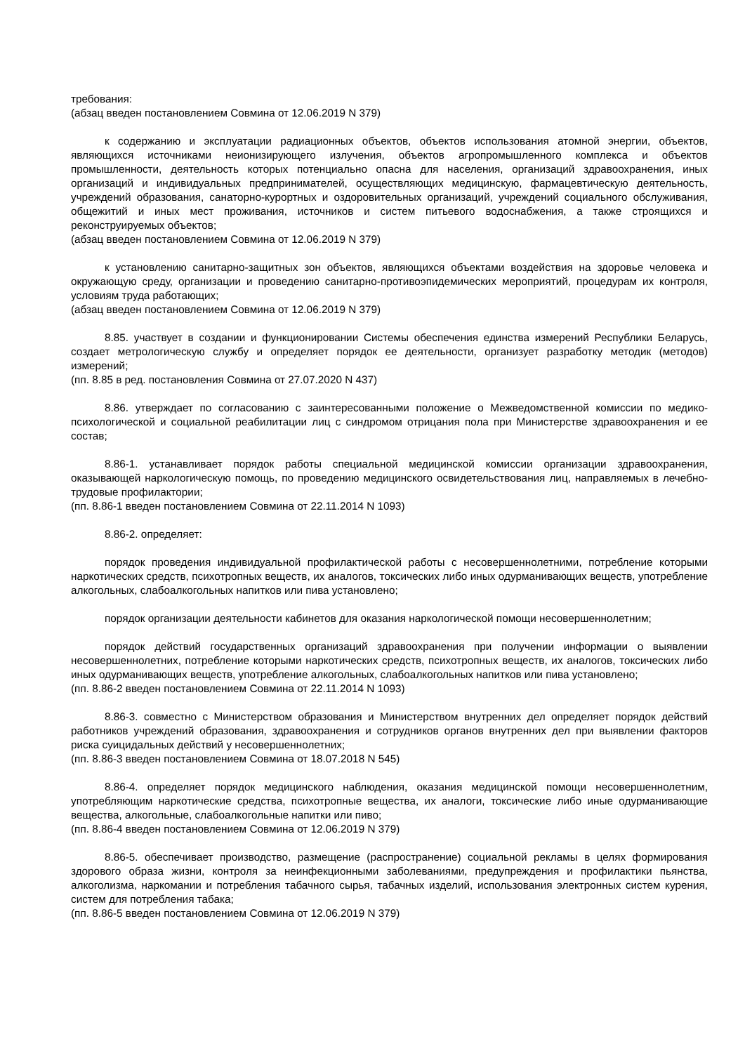требования:
(абзац введен постановлением Совмина от 12.06.2019 N 379)
к содержанию и эксплуатации радиационных объектов, объектов использования атомной энергии, объектов, являющихся источниками неионизирующего излучения, объектов агропромышленного комплекса и объектов промышленности, деятельность которых потенциально опасна для населения, организаций здравоохранения, иных организаций и индивидуальных предпринимателей, осуществляющих медицинскую, фармацевтическую деятельность, учреждений образования, санаторно-курортных и оздоровительных организаций, учреждений социального обслуживания, общежитий и иных мест проживания, источников и систем питьевого водоснабжения, а также строящихся и реконструируемых объектов;
(абзац введен постановлением Совмина от 12.06.2019 N 379)
к установлению санитарно-защитных зон объектов, являющихся объектами воздействия на здоровье человека и окружающую среду, организации и проведению санитарно-противоэпидемических мероприятий, процедурам их контроля, условиям труда работающих;
(абзац введен постановлением Совмина от 12.06.2019 N 379)
8.85. участвует в создании и функционировании Системы обеспечения единства измерений Республики Беларусь, создает метрологическую службу и определяет порядок ее деятельности, организует разработку методик (методов) измерений;
(пп. 8.85 в ред. постановления Совмина от 27.07.2020 N 437)
8.86. утверждает по согласованию с заинтересованными положение о Межведомственной комиссии по медико-психологической и социальной реабилитации лиц с синдромом отрицания пола при Министерстве здравоохранения и ее состав;
8.86-1. устанавливает порядок работы специальной медицинской комиссии организации здравоохранения, оказывающей наркологическую помощь, по проведению медицинского освидетельствования лиц, направляемых в лечебно-трудовые профилактории;
(пп. 8.86-1 введен постановлением Совмина от 22.11.2014 N 1093)
8.86-2. определяет:
порядок проведения индивидуальной профилактической работы с несовершеннолетними, потребление которыми наркотических средств, психотропных веществ, их аналогов, токсических либо иных одурманивающих веществ, употребление алкогольных, слабоалкогольных напитков или пива установлено;
порядок организации деятельности кабинетов для оказания наркологической помощи несовершеннолетним;
порядок действий государственных организаций здравоохранения при получении информации о выявлении несовершеннолетних, потребление которыми наркотических средств, психотропных веществ, их аналогов, токсических либо иных одурманивающих веществ, употребление алкогольных, слабоалкогольных напитков или пива установлено;
(пп. 8.86-2 введен постановлением Совмина от 22.11.2014 N 1093)
8.86-3. совместно с Министерством образования и Министерством внутренних дел определяет порядок действий работников учреждений образования, здравоохранения и сотрудников органов внутренних дел при выявлении факторов риска суицидальных действий у несовершеннолетних;
(пп. 8.86-3 введен постановлением Совмина от 18.07.2018 N 545)
8.86-4. определяет порядок медицинского наблюдения, оказания медицинской помощи несовершеннолетним, употребляющим наркотические средства, психотропные вещества, их аналоги, токсические либо иные одурманивающие вещества, алкогольные, слабоалкогольные напитки или пиво;
(пп. 8.86-4 введен постановлением Совмина от 12.06.2019 N 379)
8.86-5. обеспечивает производство, размещение (распространение) социальной рекламы в целях формирования здорового образа жизни, контроля за неинфекционными заболеваниями, предупреждения и профилактики пьянства, алкоголизма, наркомании и потребления табачного сырья, табачных изделий, использования электронных систем курения, систем для потребления табака;
(пп. 8.86-5 введен постановлением Совмина от 12.06.2019 N 379)